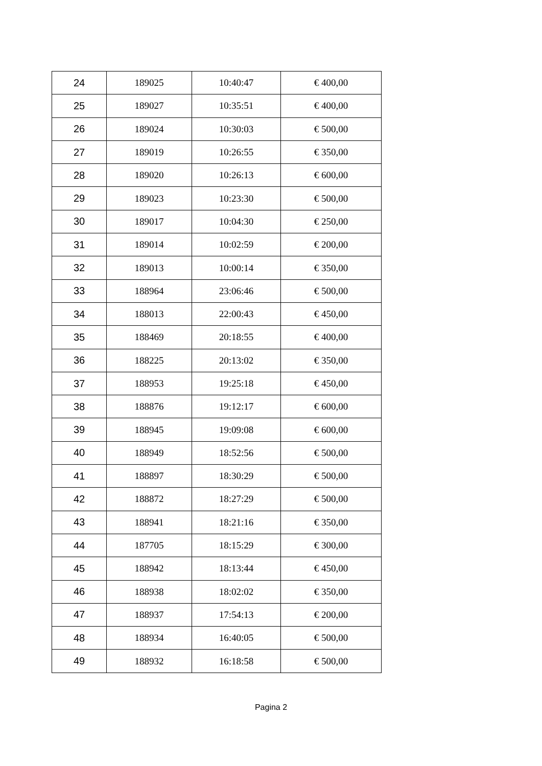| 24 | 189025 | 10:40:47 | € 400,00 |
| 25 | 189027 | 10:35:51 | € 400,00 |
| 26 | 189024 | 10:30:03 | € 500,00 |
| 27 | 189019 | 10:26:55 | € 350,00 |
| 28 | 189020 | 10:26:13 | € 600,00 |
| 29 | 189023 | 10:23:30 | € 500,00 |
| 30 | 189017 | 10:04:30 | € 250,00 |
| 31 | 189014 | 10:02:59 | € 200,00 |
| 32 | 189013 | 10:00:14 | € 350,00 |
| 33 | 188964 | 23:06:46 | € 500,00 |
| 34 | 188013 | 22:00:43 | € 450,00 |
| 35 | 188469 | 20:18:55 | € 400,00 |
| 36 | 188225 | 20:13:02 | € 350,00 |
| 37 | 188953 | 19:25:18 | € 450,00 |
| 38 | 188876 | 19:12:17 | € 600,00 |
| 39 | 188945 | 19:09:08 | € 600,00 |
| 40 | 188949 | 18:52:56 | € 500,00 |
| 41 | 188897 | 18:30:29 | € 500,00 |
| 42 | 188872 | 18:27:29 | € 500,00 |
| 43 | 188941 | 18:21:16 | € 350,00 |
| 44 | 187705 | 18:15:29 | € 300,00 |
| 45 | 188942 | 18:13:44 | € 450,00 |
| 46 | 188938 | 18:02:02 | € 350,00 |
| 47 | 188937 | 17:54:13 | € 200,00 |
| 48 | 188934 | 16:40:05 | € 500,00 |
| 49 | 188932 | 16:18:58 | € 500,00 |
Pagina 2